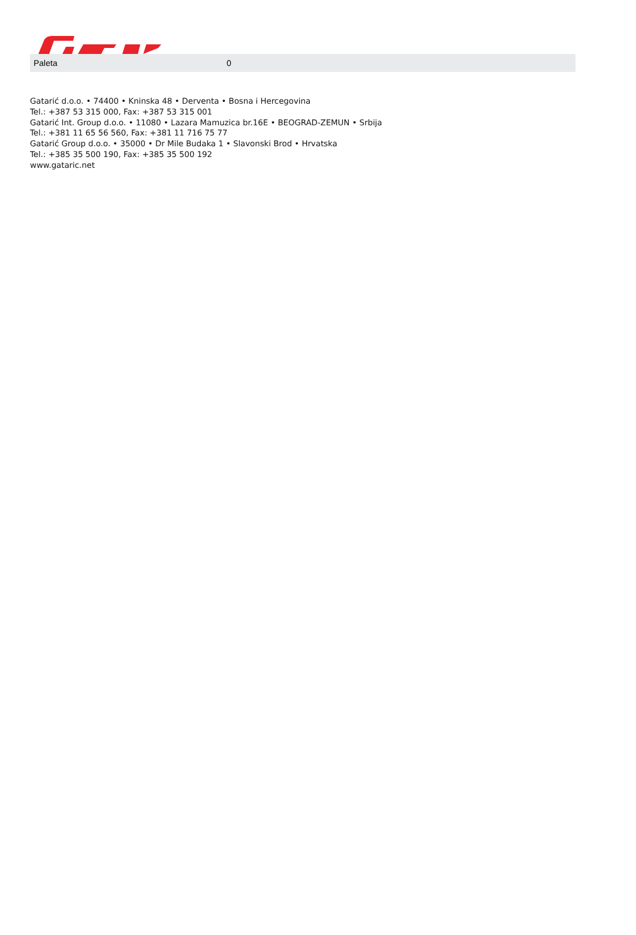| Paleta | 0 |
Gatarić d.o.o. • 74400 • Kninska 48 • Derventa • Bosna i Hercegovina
Tel.: +387 53 315 000, Fax: +387 53 315 001
Gatarić Int. Group d.o.o. • 11080 • Lazara Mamuzica br.16E • BEOGRAD-ZEMUN • Srbija
Tel.: +381 11 65 56 560, Fax: +381 11 716 75 77
Gatarić Group d.o.o. • 35000 • Dr Mile Budaka 1 • Slavonski Brod • Hrvatska
Tel.: +385 35 500 190, Fax: +385 35 500 192
www.gataric.net